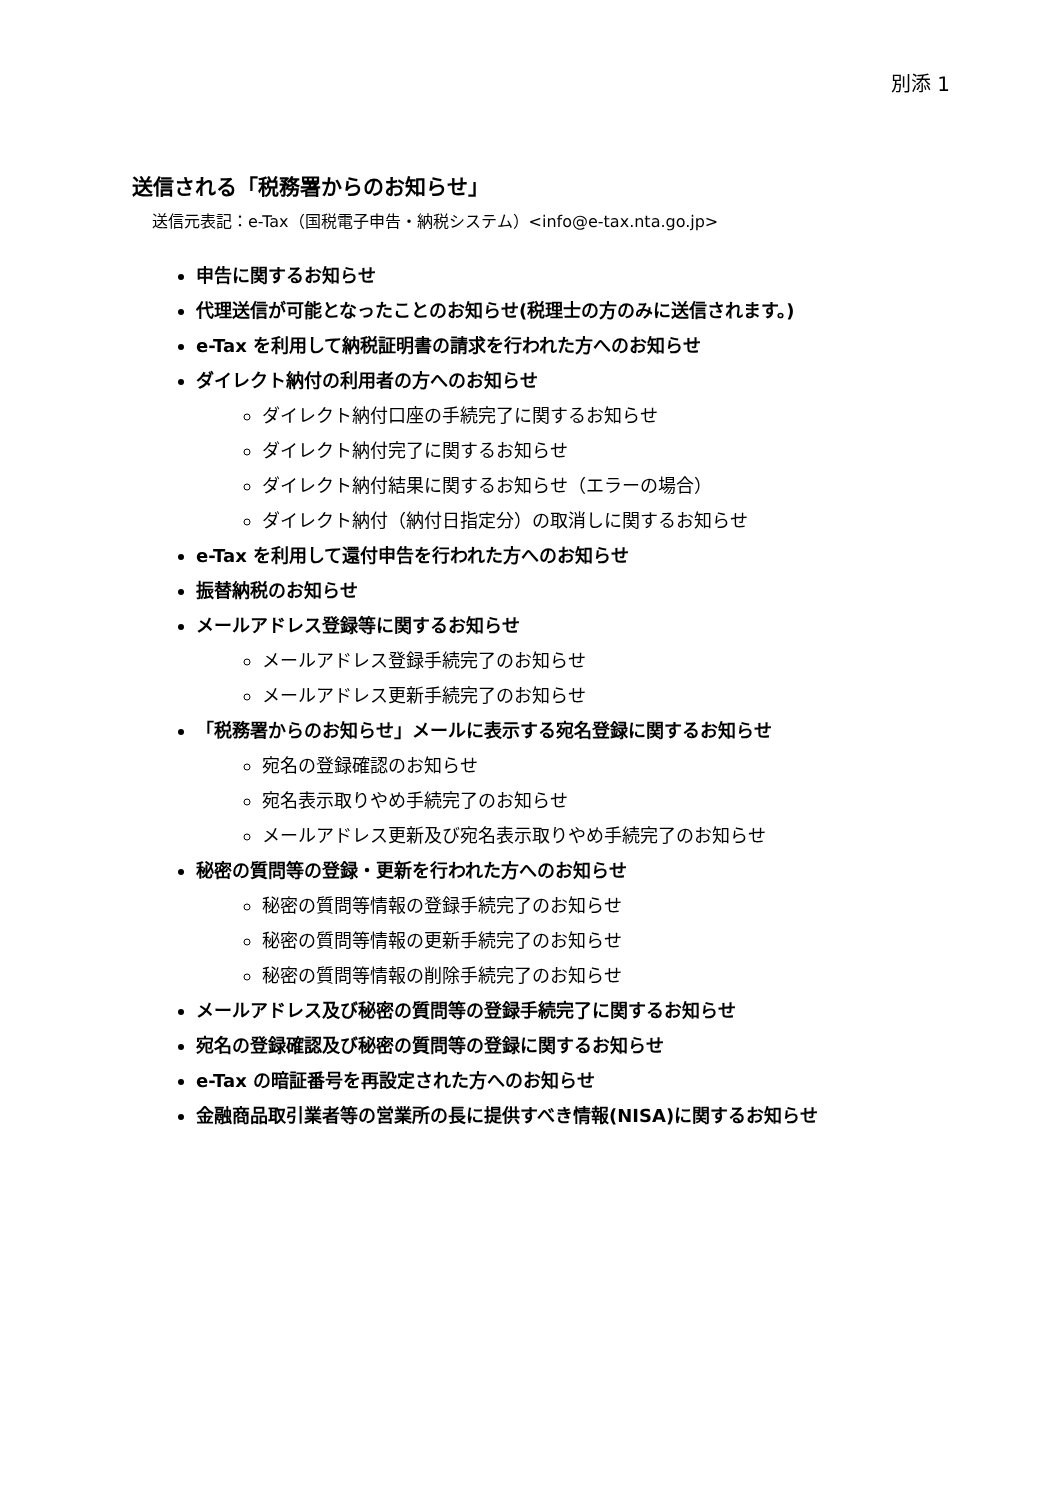別添 1
送信される「税務署からのお知らせ」
送信元表記：e-Tax（国税電子申告・納税システム）<info@e-tax.nta.go.jp>
申告に関するお知らせ
代理送信が可能となったことのお知らせ(税理士の方のみに送信されます。)
e-Tax を利用して納税証明書の請求を行われた方へのお知らせ
ダイレクト納付の利用者の方へのお知らせ
ダイレクト納付口座の手続完了に関するお知らせ
ダイレクト納付完了に関するお知らせ
ダイレクト納付結果に関するお知らせ（エラーの場合）
ダイレクト納付（納付日指定分）の取消しに関するお知らせ
e-Tax を利用して還付申告を行われた方へのお知らせ
振替納税のお知らせ
メールアドレス登録等に関するお知らせ
メールアドレス登録手続完了のお知らせ
メールアドレス更新手続完了のお知らせ
「税務署からのお知らせ」メールに表示する宛名登録に関するお知らせ
宛名の登録確認のお知らせ
宛名表示取りやめ手続完了のお知らせ
メールアドレス更新及び宛名表示取りやめ手続完了のお知らせ
秘密の質問等の登録・更新を行われた方へのお知らせ
秘密の質問等情報の登録手続完了のお知らせ
秘密の質問等情報の更新手続完了のお知らせ
秘密の質問等情報の削除手続完了のお知らせ
メールアドレス及び秘密の質問等の登録手続完了に関するお知らせ
宛名の登録確認及び秘密の質問等の登録に関するお知らせ
e-Tax の暗証番号を再設定された方へのお知らせ
金融商品取引業者等の営業所の長に提供すべき情報(NISA)に関するお知らせ